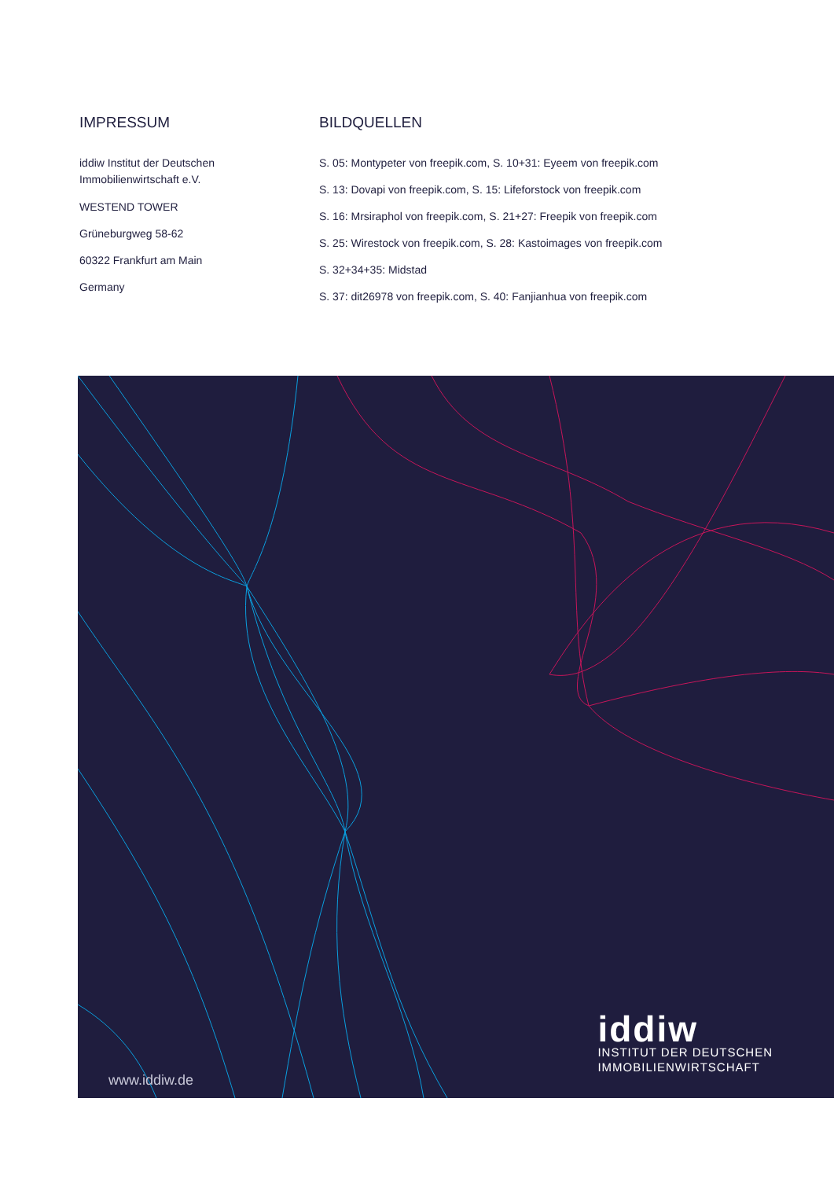IMPRESSUM
iddiw Institut der Deutschen
Immobilienwirtschaft e.V.
WESTEND TOWER
Grüneburgweg 58-62
60322 Frankfurt am Main
Germany
BILDQUELLEN
S. 05: Montypeter von freepik.com, S. 10+31: Eyeem von freepik.com
S. 13: Dovapi von freepik.com, S. 15: Lifeforstock von freepik.com
S. 16: Mrsiraphol von freepik.com, S. 21+27: Freepik von freepik.com
S. 25: Wirestock von freepik.com, S. 28: Kastoimages von freepik.com
S. 32+34+35: Midstad
S. 37: dit26978 von freepik.com, S. 40: Fanjianhua von freepik.com
www.iddiw.de
iddiw
INSTITUT DER DEUTSCHEN
IMMOBILIENWIRTSCHAFT